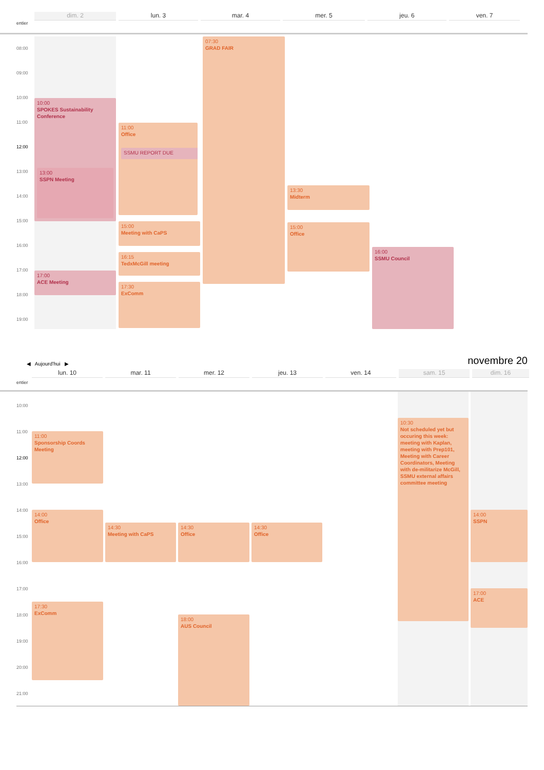dim. 2
lun. 3
mar. 4
mer. 5
jeu. 6
ven. 7
entier
08:00
09:00
10:00
11:00
12:00
13:00
14:00
15:00
16:00
17:00
18:00
19:00
10:00
SPOKES Sustainability Conference
13:00
SSPN Meeting
17:00
ACE Meeting
11:00
Office
SSMU REPORT DUE
15:00
Meeting with CaPS
16:15
TedxMcGill meeting
17:30
ExComm
07:30
GRAD FAIR
13:30
Midterm
15:00
Office
16:00
SSMU Council
◀ Aujourd'hui ▶
novembre 20
lun. 10
mar. 11
mer. 12
jeu. 13
ven. 14
sam. 15
dim. 16
entier
10:00
11:00
12:00
13:00
14:00
15:00
16:00
17:00
18:00
19:00
20:00
21:00
11:00
Sponsorship Coords Meeting
14:00
Office
17:30
ExComm
14:30
Meeting with CaPS
14:30
Office
18:00
AUS Council
14:30
Office
10:30
Not scheduled yet but occuring this week: meeting with Kaplan, meeting with Prep101, Meeting with Career Coordinators, Meeting with de-militarize McGill, SSMU external affairs committee meeting
14:00
SSPN
17:00
ACE